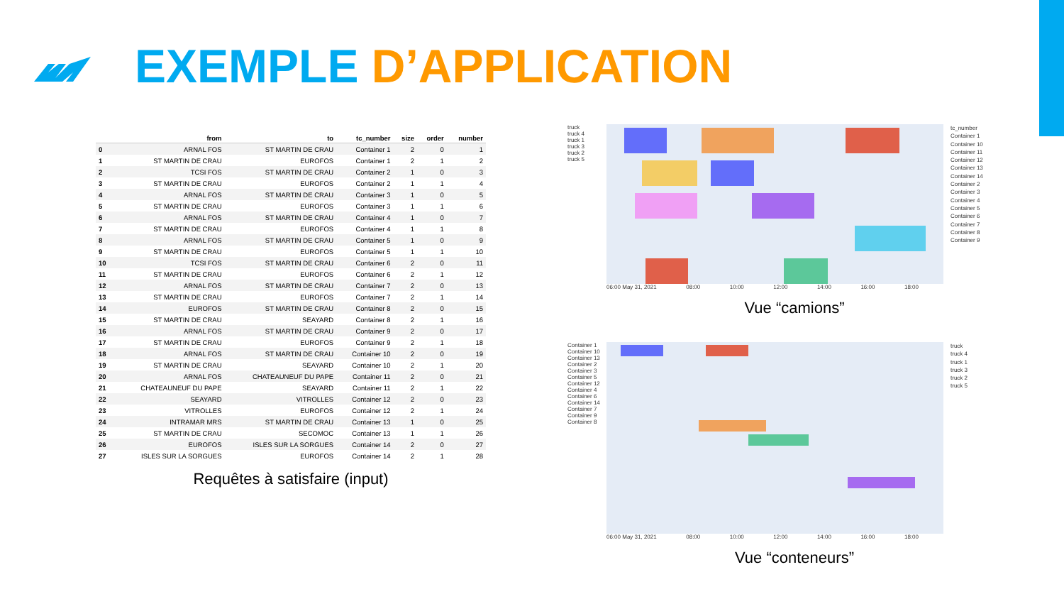EXEMPLE D’APPLICATION
| | from | to | tc_number | size | order | number |
| --- | --- | --- | --- | --- | --- | --- |
| 0 | ARNAL FOS | ST MARTIN DE CRAU | Container 1 | 2 | 0 | 1 |
| 1 | ST MARTIN DE CRAU | EUROFOS | Container 1 | 2 | 1 | 2 |
| 2 | TCSI FOS | ST MARTIN DE CRAU | Container 2 | 1 | 0 | 3 |
| 3 | ST MARTIN DE CRAU | EUROFOS | Container 2 | 1 | 1 | 4 |
| 4 | ARNAL FOS | ST MARTIN DE CRAU | Container 3 | 1 | 0 | 5 |
| 5 | ST MARTIN DE CRAU | EUROFOS | Container 3 | 1 | 1 | 6 |
| 6 | ARNAL FOS | ST MARTIN DE CRAU | Container 4 | 1 | 0 | 7 |
| 7 | ST MARTIN DE CRAU | EUROFOS | Container 4 | 1 | 1 | 8 |
| 8 | ARNAL FOS | ST MARTIN DE CRAU | Container 5 | 1 | 0 | 9 |
| 9 | ST MARTIN DE CRAU | EUROFOS | Container 5 | 1 | 1 | 10 |
| 10 | TCSI FOS | ST MARTIN DE CRAU | Container 6 | 2 | 0 | 11 |
| 11 | ST MARTIN DE CRAU | EUROFOS | Container 6 | 2 | 1 | 12 |
| 12 | ARNAL FOS | ST MARTIN DE CRAU | Container 7 | 2 | 0 | 13 |
| 13 | ST MARTIN DE CRAU | EUROFOS | Container 7 | 2 | 1 | 14 |
| 14 | EUROFOS | ST MARTIN DE CRAU | Container 8 | 2 | 0 | 15 |
| 15 | ST MARTIN DE CRAU | SEAYARD | Container 8 | 2 | 1 | 16 |
| 16 | ARNAL FOS | ST MARTIN DE CRAU | Container 9 | 2 | 0 | 17 |
| 17 | ST MARTIN DE CRAU | EUROFOS | Container 9 | 2 | 1 | 18 |
| 18 | ARNAL FOS | ST MARTIN DE CRAU | Container 10 | 2 | 0 | 19 |
| 19 | ST MARTIN DE CRAU | SEAYARD | Container 10 | 2 | 1 | 20 |
| 20 | ARNAL FOS | CHATEAUNEUF DU PAPE | Container 11 | 2 | 0 | 21 |
| 21 | CHATEAUNEUF DU PAPE | SEAYARD | Container 11 | 2 | 1 | 22 |
| 22 | SEAYARD | VITROLLES | Container 12 | 2 | 0 | 23 |
| 23 | VITROLLES | EUROFOS | Container 12 | 2 | 1 | 24 |
| 24 | INTRAMAR MRS | ST MARTIN DE CRAU | Container 13 | 1 | 0 | 25 |
| 25 | ST MARTIN DE CRAU | SECOMOC | Container 13 | 1 | 1 | 26 |
| 26 | EUROFOS | ISLES SUR LA SORGUES | Container 14 | 2 | 0 | 27 |
| 27 | ISLES SUR LA SORGUES | EUROFOS | Container 14 | 2 | 1 | 28 |
Requêtes à satisfaire (input)
truck
truck 4
truck 1
truck 3
truck 2
truck 5
06:00 May 31, 2021 08:00 10:00 12:00 14:00 16:00 18:00
tc_number
Container 1
Container 10
Container 11
Container 12
Container 13
Container 14
Container 2
Container 3
Container 4
Container 5
Container 6
Container 7
Container 8
Container 9
Vue “camions”
Container 1
Container 10
Container 13
Container 2
Container 3
Container 5
Container 12
Container 4
Container 6
Container 14
Container 7
Container 9
Container 8
06:00 May 31, 2021 08:00 10:00 12:00 14:00 16:00 18:00
truck
truck 4
truck 1
truck 3
truck 2
truck 5
Vue “conteneurs”